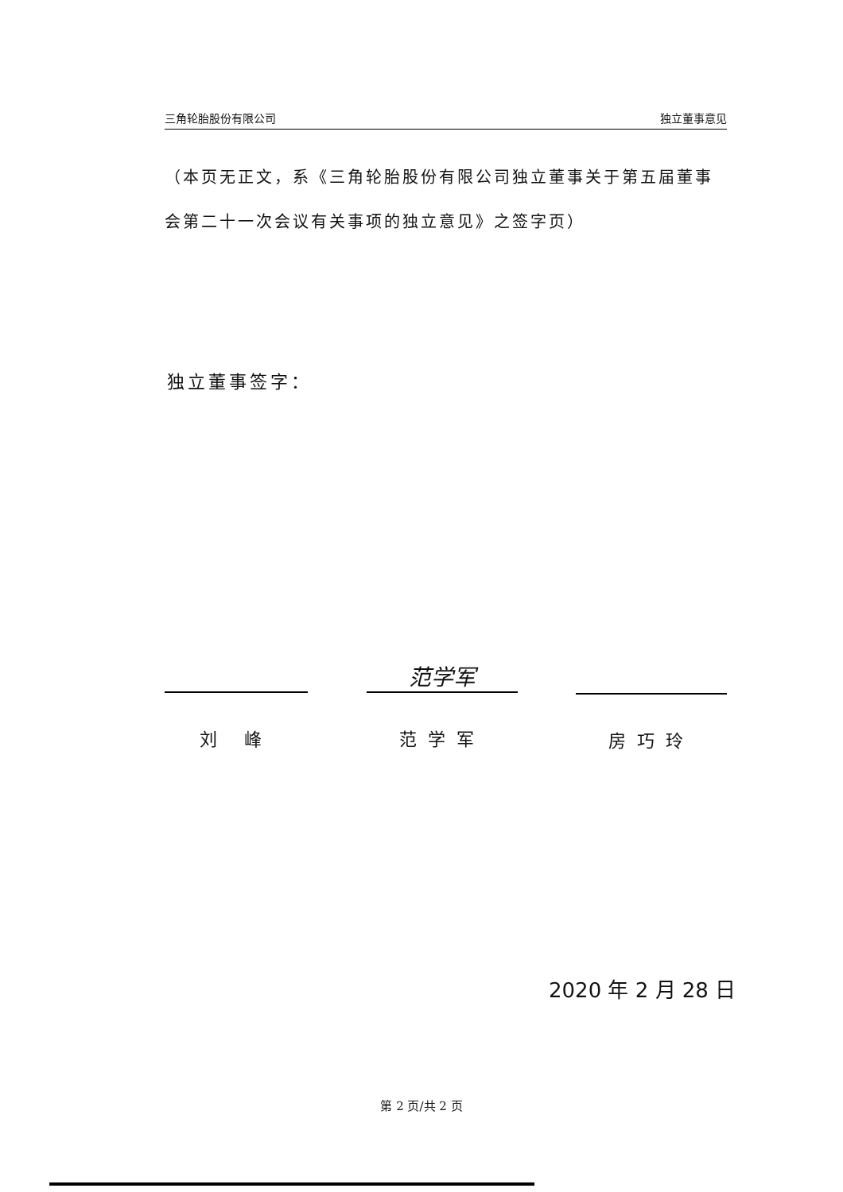三角轮胎股份有限公司 独立董事意见
（本页无正文，系《三角轮胎股份有限公司独立董事关于第五届董事会第二十一次会议有关事项的独立意见》之签字页）
独立董事签字：
刘 峰
范学军
范学军
房巧玲
2020 年 2 月 28 日
第 2 页/共 2 页